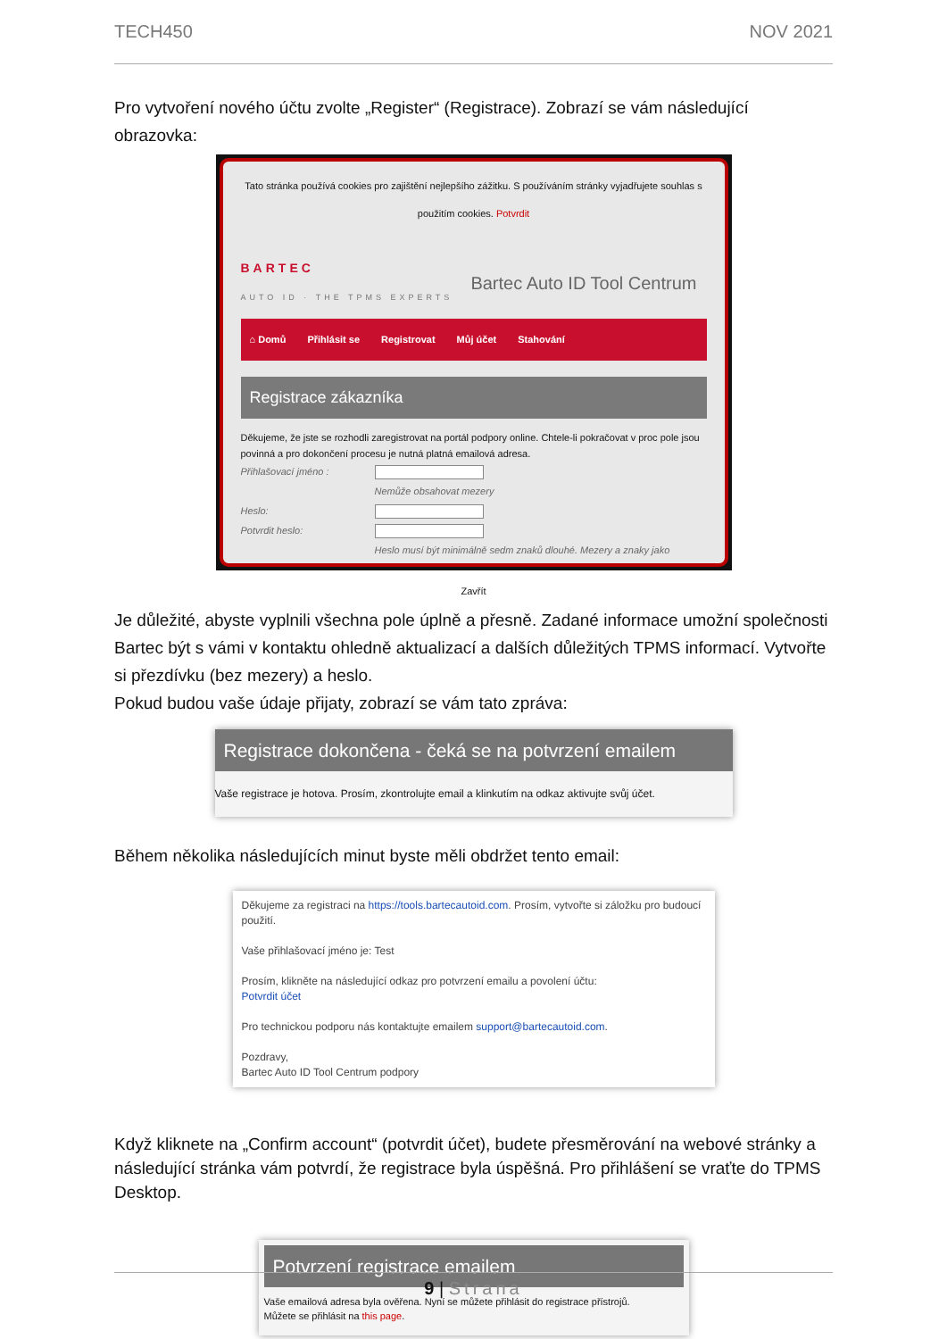TECH450 NOV 2021
Pro vytvoření nového účtu zvolte „Register“ (Registrace). Zobrazí se vám následující obrazovka:
Tato stránka používá cookies pro zajištění nejlepšího zážitku. S používáním stránky vyjadřujete souhlas s použitím cookies. Potvrdit
BARTEC
AUTO ID · THE TPMS EXPERTS
Bartec Auto ID Tool Centrum
⌂ Domů Přihlásit se Registrovat Můj účet Stahování
Registrace zákazníka
Děkujeme, že jste se rozhodli zaregistrovat na portál podpory online. Chtele-li pokračovat v proc pole jsou povinná a pro dokončení procesu je nutná platná emailová adresa.
Přihlašovací jméno :
Nemůže obsahovat mezery
Heslo:
Potvrdit heslo:
Heslo musí být minimálně sedm znaků dlouhé. Mezery a znaky jako
Zavřít
Je důležité, abyste vyplnili všechna pole úplně a přesně. Zadané informace umožní společnosti Bartec být s vámi v kontaktu ohledně aktualizací a dalších důležitých TPMS informací. Vytvořte si přezdívku (bez mezery) a heslo.
Pokud budou vaše údaje přijaty, zobrazí se vám tato zpráva:
Registrace dokončena - čeká se na potvrzení emailem
Vaše registrace je hotova. Prosím, zkontrolujte email a klinkutím na odkaz aktivujte svůj účet.
Během několika následujících minut byste měli obdržet tento email:
Děkujeme za registraci na https://tools.bartecautoid.com. Prosím, vytvořte si záložku pro budoucí použití.
Vaše přihlašovací jméno je: Test
Prosím, klikněte na následující odkaz pro potvrzení emailu a povolení účtu:
Potvrdit účet
Pro technickou podporu nás kontaktujte emailem support@bartecautoid.com.
Pozdravy,
Bartec Auto ID Tool Centrum podpory
Když kliknete na „Confirm account“ (potvrdit účet), budete přesměrování na webové stránky a následující stránka vám potvrdí, že registrace byla úspěšná. Pro přihlášení se vraťte do TPMS Desktop.
Potvrzení registrace emailem
Vaše emailová adresa byla ověřena. Nyní se můžete přihlásit do registrace přístrojů.
Můžete se přihlásit na this page.
9 | Strana